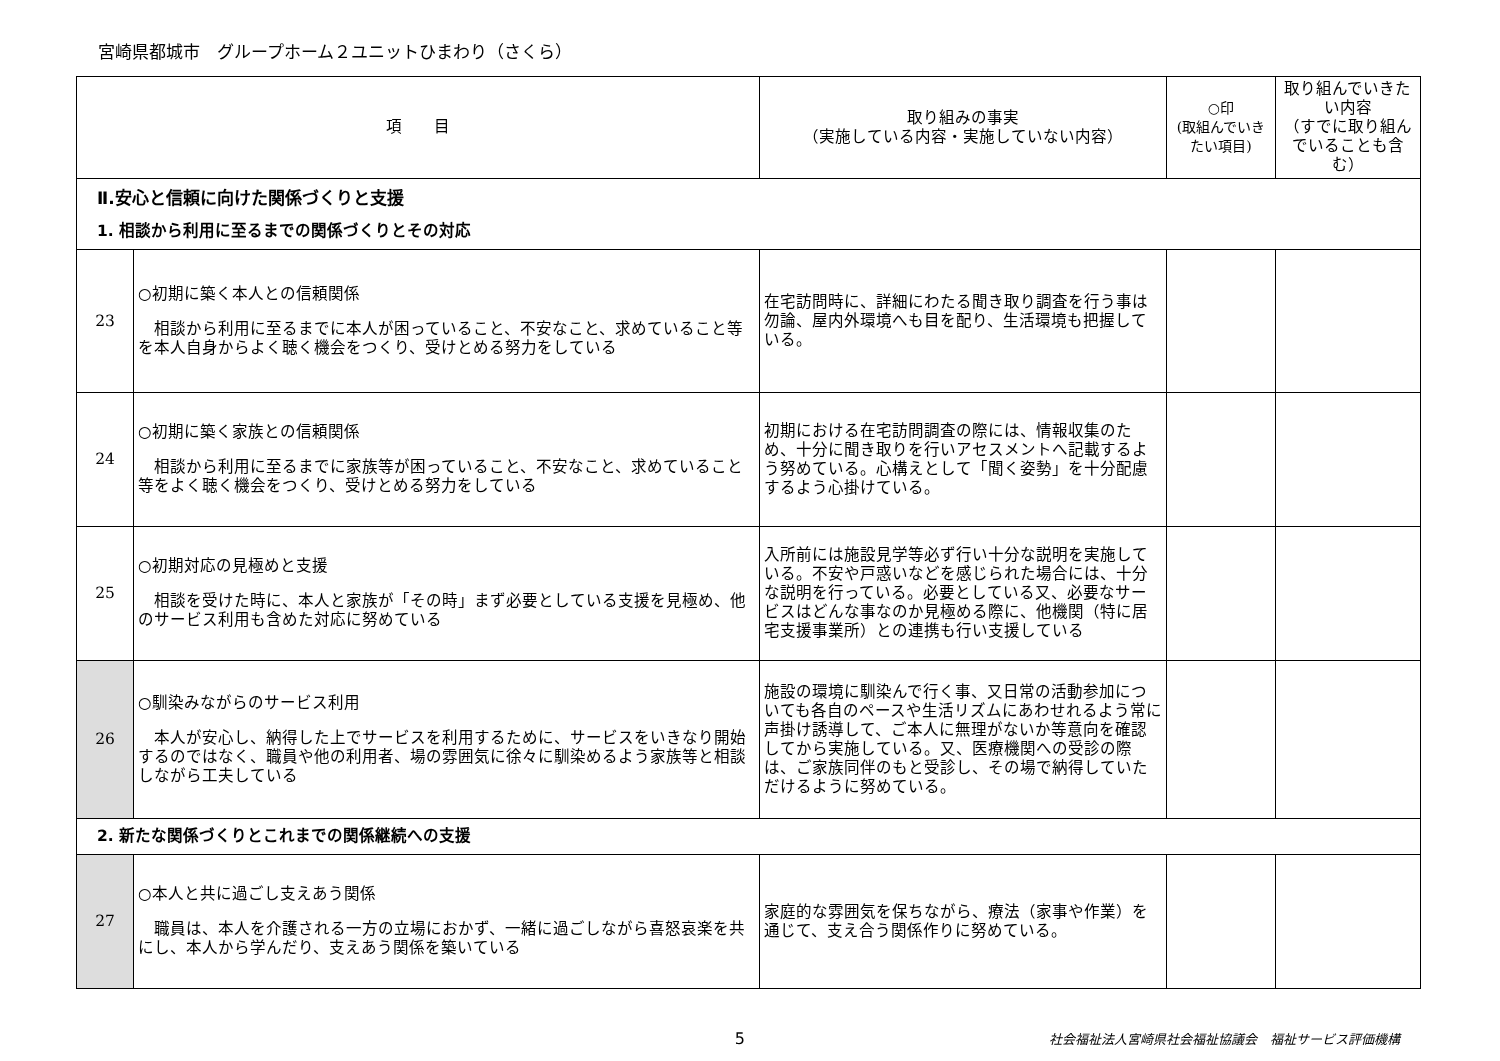宮崎県都城市　グループホーム２ユニットひまわり（さくら）
| 項 目 | | 取り組みの事実 （実施している内容・実施していない内容） | ○印 (取組んでいきたい項目) | 取り組んでいきたい内容 （すでに取り組んでいることも含む） |
| --- | --- | --- | --- | --- |
| Ⅱ.安心と信頼に向けた関係づくりと支援 | | | | |
| 1. 相談から利用に至るまでの関係づくりとその対応 | | | | |
| 23 | ○初期に築く本人との信頼関係 相談から利用に至るまでに本人が困っていること、不安なこと、求めていること等を本人自身からよく聴く機会をつくり、受けとめる努力をしている | 在宅訪問時に、詳細にわたる聞き取り調査を行う事は勿論、屋内外環境へも目を配り、生活環境も把握している。 | | |
| 24 | ○初期に築く家族との信頼関係 相談から利用に至るまでに家族等が困っていること、不安なこと、求めていること等をよく聴く機会をつくり、受けとめる努力をしている | 初期における在宅訪問調査の際には、情報収集のため、十分に聞き取りを行いアセスメントへ記載するよう努めている。心構えとして「聞く姿勢」を十分配慮するよう心掛けている。 | | |
| 25 | ○初期対応の見極めと支援 相談を受けた時に、本人と家族が「その時」まず必要としている支援を見極め、他のサービス利用も含めた対応に努めている | 入所前には施設見学等必ず行い十分な説明を実施している。不安や戸惑いなどを感じられた場合には、十分な説明を行っている。必要としている又、必要なサービスはどんな事なのか見極める際に、他機関（特に居宅支援事業所）との連携も行い支援している | | |
| 26 | ○馴染みながらのサービス利用 本人が安心し、納得した上でサービスを利用するために、サービスをいきなり開始するのではなく、職員や他の利用者、場の雰囲気に徐々に馴染めるよう家族等と相談しながら工夫している | 施設の環境に馴染んで行く事、又日常の活動参加についても各自のペースや生活リズムにあわせれるよう常に声掛け誘導して、ご本人に無理がないか等意向を確認してから実施している。又、医療機関への受診の際は、ご家族同伴のもと受診し、その場で納得していただけるように努めている。 | | |
| 2. 新たな関係づくりとこれまでの関係継続への支援 | | | | |
| 27 | ○本人と共に過ごし支えあう関係 職員は、本人を介護される一方の立場におかず、一緒に過ごしながら喜怒哀楽を共にし、本人から学んだり、支えあう関係を築いている | 家庭的な雰囲気を保ちながら、療法（家事や作業）を通じて、支え合う関係作りに努めている。 | | |
5 社会福祉法人宮崎県社会福祉協議会　福祉サービス評価機構